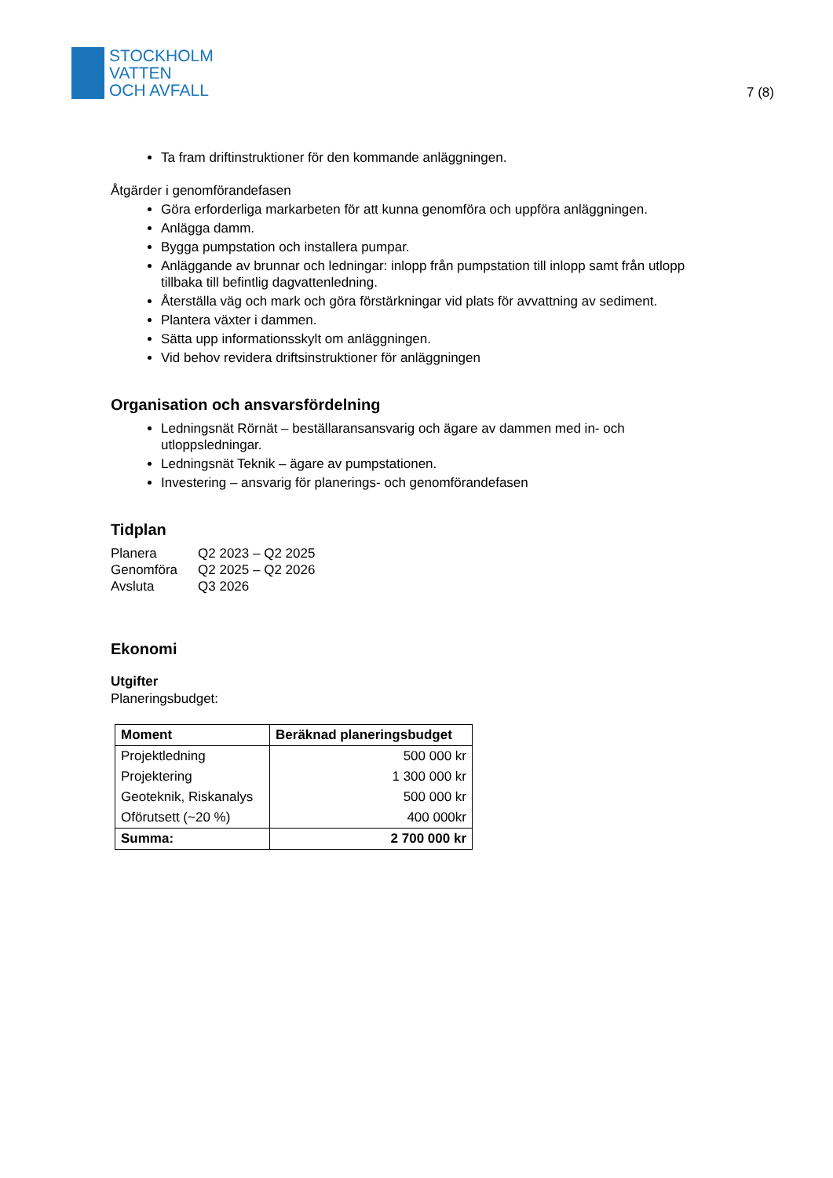STOCKHOLM
VATTEN
OCH AVFALL
7 (8)
Ta fram driftinstruktioner för den kommande anläggningen.
Åtgärder i genomförandefasen
Göra erforderliga markarbeten för att kunna genomföra och uppföra anläggningen.
Anlägga damm.
Bygga pumpstation och installera pumpar.
Anläggande av brunnar och ledningar: inlopp från pumpstation till inlopp samt från utlopp tillbaka till befintlig dagvattenledning.
Återställa väg och mark och göra förstärkningar vid plats för avvattning av sediment.
Plantera växter i dammen.
Sätta upp informationsskylt om anläggningen.
Vid behov revidera driftsinstruktioner för anläggningen
Organisation och ansvarsfördelning
Ledningsnät Rörnät – beställaransansvarig och ägare av dammen med in- och utloppsledningar.
Ledningsnät Teknik – ägare av pumpstationen.
Investering – ansvarig för planerings- och genomförandefasen
Tidplan
| Planera | Q2 2023 – Q2 2025 |
| Genomföra | Q2 2025 – Q2 2026 |
| Avsluta | Q3 2026 |
Ekonomi
Utgifter
Planeringsbudget:
| Moment | Beräknad planeringsbudget |
| --- | --- |
| Projektledning | 500 000 kr |
| Projektering | 1 300 000 kr |
| Geoteknik, Riskanalys | 500 000 kr |
| Oförutsett (~20 %) | 400 000kr |
| Summa: | 2 700 000 kr |